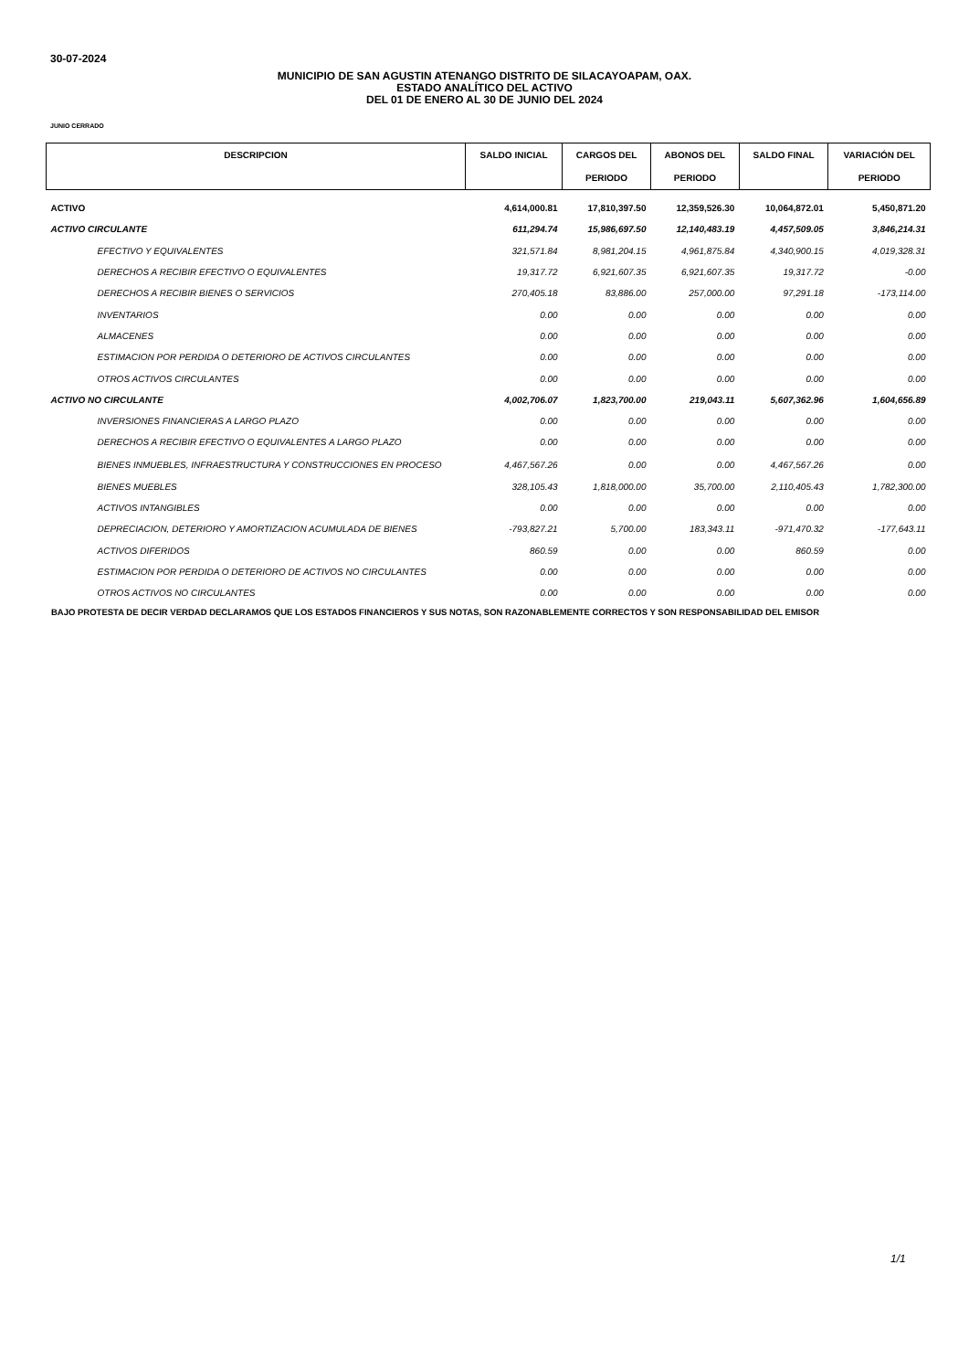30-07-2024
MUNICIPIO DE SAN AGUSTIN ATENANGO DISTRITO DE SILACAYOAPAM, OAX.
ESTADO ANALÍTICO DEL ACTIVO
DEL 01 DE ENERO AL 30 DE JUNIO DEL 2024
JUNIO CERRADO
| DESCRIPCION | SALDO INICIAL | CARGOS DEL PERIODO | ABONOS DEL PERIODO | SALDO FINAL | VARIACIÓN DEL PERIODO |
| --- | --- | --- | --- | --- | --- |
| ACTIVO | 4,614,000.81 | 17,810,397.50 | 12,359,526.30 | 10,064,872.01 | 5,450,871.20 |
| ACTIVO CIRCULANTE | 611,294.74 | 15,986,697.50 | 12,140,483.19 | 4,457,509.05 | 3,846,214.31 |
| EFECTIVO Y EQUIVALENTES | 321,571.84 | 8,981,204.15 | 4,961,875.84 | 4,340,900.15 | 4,019,328.31 |
| DERECHOS A RECIBIR EFECTIVO O EQUIVALENTES | 19,317.72 | 6,921,607.35 | 6,921,607.35 | 19,317.72 | -0.00 |
| DERECHOS A RECIBIR BIENES O SERVICIOS | 270,405.18 | 83,886.00 | 257,000.00 | 97,291.18 | -173,114.00 |
| INVENTARIOS | 0.00 | 0.00 | 0.00 | 0.00 | 0.00 |
| ALMACENES | 0.00 | 0.00 | 0.00 | 0.00 | 0.00 |
| ESTIMACION POR PERDIDA O DETERIORO DE ACTIVOS CIRCULANTES | 0.00 | 0.00 | 0.00 | 0.00 | 0.00 |
| OTROS ACTIVOS CIRCULANTES | 0.00 | 0.00 | 0.00 | 0.00 | 0.00 |
| ACTIVO NO CIRCULANTE | 4,002,706.07 | 1,823,700.00 | 219,043.11 | 5,607,362.96 | 1,604,656.89 |
| INVERSIONES FINANCIERAS A LARGO PLAZO | 0.00 | 0.00 | 0.00 | 0.00 | 0.00 |
| DERECHOS A RECIBIR EFECTIVO O EQUIVALENTES A LARGO PLAZO | 0.00 | 0.00 | 0.00 | 0.00 | 0.00 |
| BIENES INMUEBLES, INFRAESTRUCTURA Y CONSTRUCCIONES EN PROCESO | 4,467,567.26 | 0.00 | 0.00 | 4,467,567.26 | 0.00 |
| BIENES MUEBLES | 328,105.43 | 1,818,000.00 | 35,700.00 | 2,110,405.43 | 1,782,300.00 |
| ACTIVOS INTANGIBLES | 0.00 | 0.00 | 0.00 | 0.00 | 0.00 |
| DEPRECIACION, DETERIORO Y AMORTIZACION ACUMULADA DE BIENES | -793,827.21 | 5,700.00 | 183,343.11 | -971,470.32 | -177,643.11 |
| ACTIVOS DIFERIDOS | 860.59 | 0.00 | 0.00 | 860.59 | 0.00 |
| ESTIMACION POR PERDIDA O DETERIORO DE ACTIVOS NO CIRCULANTES | 0.00 | 0.00 | 0.00 | 0.00 | 0.00 |
| OTROS ACTIVOS NO CIRCULANTES | 0.00 | 0.00 | 0.00 | 0.00 | 0.00 |
BAJO PROTESTA DE DECIR VERDAD DECLARAMOS QUE LOS ESTADOS FINANCIEROS Y SUS NOTAS, SON RAZONABLEMENTE CORRECTOS Y SON RESPONSABILIDAD DEL EMISOR
1/1